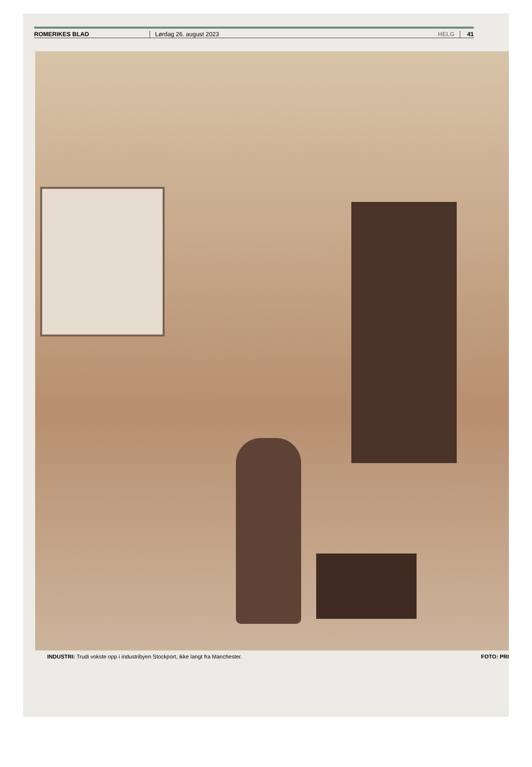ROMERIKES BLAD Lørdag 26. august 2023 HELG 41
INDUSTRI: Trudi vokste opp i industribyen Stockport, ikke langt fra Manchester. FOTO: PRI